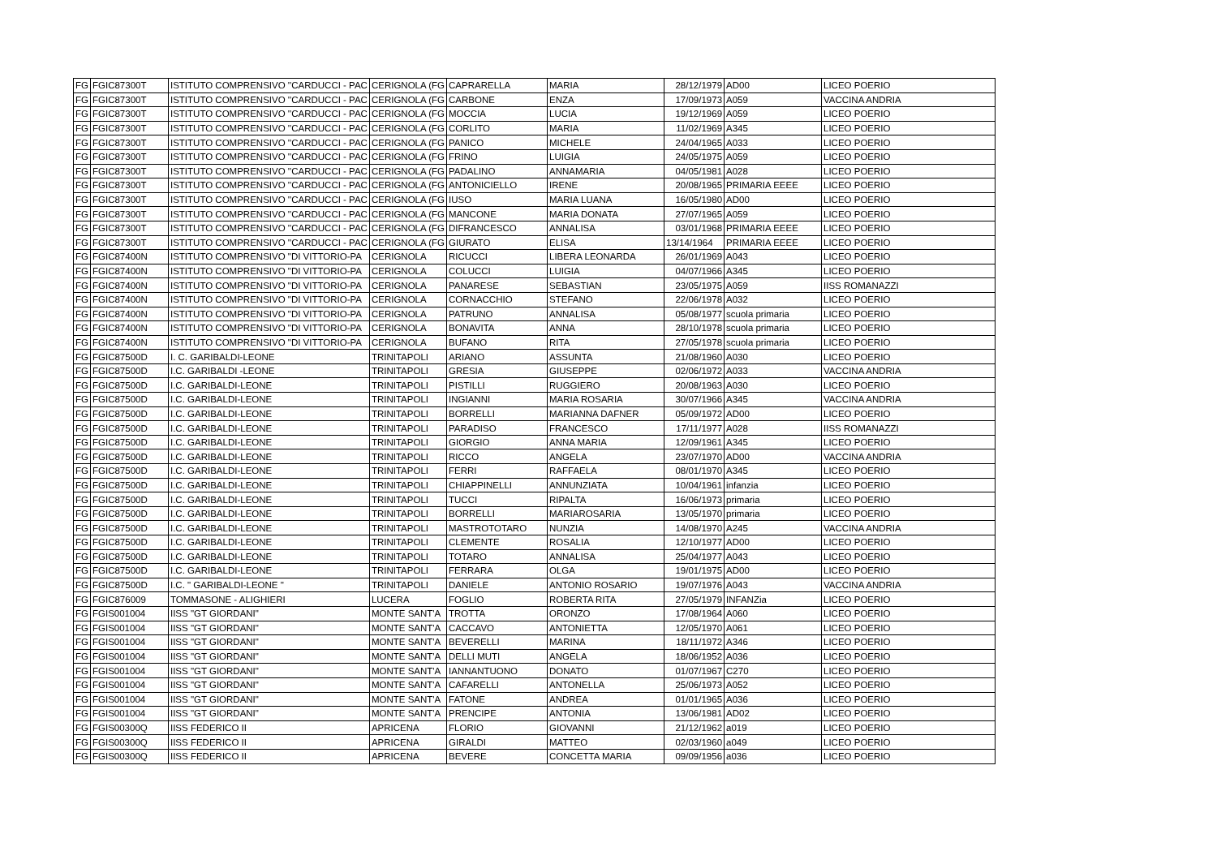| FG | FGIC87300T | ISTITUTO COMPRENSIVO ''CARDUCCI - PAC | CERIGNOLA (FG | CAPRARELLA | MARIA | 28/12/1979 | AD00 | LICEO POERIO |
| FG | FGIC87300T | ISTITUTO COMPRENSIVO ''CARDUCCI - PAC | CERIGNOLA (FG | CARBONE | ENZA | 17/09/1973 | A059 | VACCINA ANDRIA |
| FG | FGIC87300T | ISTITUTO COMPRENSIVO ''CARDUCCI - PAC | CERIGNOLA (FG | MOCCIA | LUCIA | 19/12/1969 | A059 | LICEO POERIO |
| FG | FGIC87300T | ISTITUTO COMPRENSIVO ''CARDUCCI - PAC | CERIGNOLA (FG | CORLITO | MARIA | 11/02/1969 | A345 | LICEO POERIO |
| FG | FGIC87300T | ISTITUTO COMPRENSIVO ''CARDUCCI - PAC | CERIGNOLA (FG | PANICO | MICHELE | 24/04/1965 | A033 | LICEO POERIO |
| FG | FGIC87300T | ISTITUTO COMPRENSIVO ''CARDUCCI - PAC | CERIGNOLA (FG | FRINO | LUIGIA | 24/05/1975 | A059 | LICEO POERIO |
| FG | FGIC87300T | ISTITUTO COMPRENSIVO ''CARDUCCI - PAC | CERIGNOLA (FG | PADALINO | ANNAMARIA | 04/05/1981 | A028 | LICEO POERIO |
| FG | FGIC87300T | ISTITUTO COMPRENSIVO ''CARDUCCI - PAC | CERIGNOLA (FG | ANTONICIELLO | IRENE | 20/08/1965 | PRIMARIA EEEE | LICEO POERIO |
| FG | FGIC87300T | ISTITUTO COMPRENSIVO ''CARDUCCI - PAC | CERIGNOLA (FG | IUSO | MARIA LUANA | 16/05/1980 | AD00 | LICEO POERIO |
| FG | FGIC87300T | ISTITUTO COMPRENSIVO ''CARDUCCI - PAC | CERIGNOLA (FG | MANCONE | MARIA DONATA | 27/07/1965 | A059 | LICEO POERIO |
| FG | FGIC87300T | ISTITUTO COMPRENSIVO ''CARDUCCI - PAC | CERIGNOLA (FG | DIFRANCESCO | ANNALISA | 03/01/1968 | PRIMARIA EEEE | LICEO POERIO |
| FG | FGIC87300T | ISTITUTO COMPRENSIVO ''CARDUCCI - PAC | CERIGNOLA (FG | GIURATO | ELISA | 13/14/1964 | PRIMARIA EEEE | LICEO POERIO |
| FG | FGIC87400N | ISTITUTO COMPRENSIVO "DI VITTORIO-PA | CERIGNOLA | RICUCCI | LIBERA LEONARDA | 26/01/1969 | A043 | LICEO POERIO |
| FG | FGIC87400N | ISTITUTO COMPRENSIVO "DI VITTORIO-PA | CERIGNOLA | COLUCCI | LUIGIA | 04/07/1966 | A345 | LICEO POERIO |
| FG | FGIC87400N | ISTITUTO COMPRENSIVO "DI VITTORIO-PA | CERIGNOLA | PANARESE | SEBASTIAN | 23/05/1975 | A059 | IISS ROMANAZZI |
| FG | FGIC87400N | ISTITUTO COMPRENSIVO "DI VITTORIO-PA | CERIGNOLA | CORNACCHIO | STEFANO | 22/06/1978 | A032 | LICEO POERIO |
| FG | FGIC87400N | ISTITUTO COMPRENSIVO "DI VITTORIO-PA | CERIGNOLA | PATRUNO | ANNALISA | 05/08/1977 | scuola primaria | LICEO POERIO |
| FG | FGIC87400N | ISTITUTO COMPRENSIVO "DI VITTORIO-PA | CERIGNOLA | BONAVITA | ANNA | 28/10/1978 | scuola primaria | LICEO POERIO |
| FG | FGIC87400N | ISTITUTO COMPRENSIVO "DI VITTORIO-PA | CERIGNOLA | BUFANO | RITA | 27/05/1978 | scuola primaria | LICEO POERIO |
| FG | FGIC87500D | I. C. GARIBALDI-LEONE | TRINITAPOLI | ARIANO | ASSUNTA | 21/08/1960 | A030 | LICEO POERIO |
| FG | FGIC87500D | I.C. GARIBALDI -LEONE | TRINITAPOLI | GRESIA | GIUSEPPE | 02/06/1972 | A033 | VACCINA ANDRIA |
| FG | FGIC87500D | I.C. GARIBALDI-LEONE | TRINITAPOLI | PISTILLI | RUGGIERO | 20/08/1963 | A030 | LICEO POERIO |
| FG | FGIC87500D | I.C. GARIBALDI-LEONE | TRINITAPOLI | INGIANNI | MARIA ROSARIA | 30/07/1966 | A345 | VACCINA ANDRIA |
| FG | FGIC87500D | I.C. GARIBALDI-LEONE | TRINITAPOLI | BORRELLI | MARIANNA DAFNER | 05/09/1972 | AD00 | LICEO POERIO |
| FG | FGIC87500D | I.C. GARIBALDI-LEONE | TRINITAPOLI | PARADISO | FRANCESCO | 17/11/1977 | A028 | IISS ROMANAZZI |
| FG | FGIC87500D | I.C. GARIBALDI-LEONE | TRINITAPOLI | GIORGIO | ANNA MARIA | 12/09/1961 | A345 | LICEO POERIO |
| FG | FGIC87500D | I.C. GARIBALDI-LEONE | TRINITAPOLI | RICCO | ANGELA | 23/07/1970 | AD00 | VACCINA ANDRIA |
| FG | FGIC87500D | I.C. GARIBALDI-LEONE | TRINITAPOLI | FERRI | RAFFAELA | 08/01/1970 | A345 | LICEO POERIO |
| FG | FGIC87500D | I.C. GARIBALDI-LEONE | TRINITAPOLI | CHIAPPINELLI | ANNUNZIATA | 10/04/1961 | infanzia | LICEO POERIO |
| FG | FGIC87500D | I.C. GARIBALDI-LEONE | TRINITAPOLI | TUCCI | RIPALTA | 16/06/1973 | primaria | LICEO POERIO |
| FG | FGIC87500D | I.C. GARIBALDI-LEONE | TRINITAPOLI | BORRELLI | MARIAROSARIA | 13/05/1970 | primaria | LICEO POERIO |
| FG | FGIC87500D | I.C. GARIBALDI-LEONE | TRINITAPOLI | MASTROTOTARO | NUNZIA | 14/08/1970 | A245 | VACCINA ANDRIA |
| FG | FGIC87500D | I.C. GARIBALDI-LEONE | TRINITAPOLI | CLEMENTE | ROSALIA | 12/10/1977 | AD00 | LICEO POERIO |
| FG | FGIC87500D | I.C. GARIBALDI-LEONE | TRINITAPOLI | TOTARO | ANNALISA | 25/04/1977 | A043 | LICEO POERIO |
| FG | FGIC87500D | I.C. GARIBALDI-LEONE | TRINITAPOLI | FERRARA | OLGA | 19/01/1975 | AD00 | LICEO POERIO |
| FG | FGIC87500D | I.C. " GARIBALDI-LEONE " | TRINITAPOLI | DANIELE | ANTONIO ROSARIO | 19/07/1976 | A043 | VACCINA ANDRIA |
| FG | FGIC876009 | TOMMASONE - ALIGHIERI | LUCERA | FOGLIO | ROBERTA RITA | 27/05/1979 | INFANZia | LICEO POERIO |
| FG | FGIS001004 | IISS "GT GIORDANI" | MONTE SANT'A | TROTTA | ORONZO | 17/08/1964 | A060 | LICEO POERIO |
| FG | FGIS001004 | IISS "GT GIORDANI" | MONTE SANT'A | CACCAVO | ANTONIETTA | 12/05/1970 | A061 | LICEO POERIO |
| FG | FGIS001004 | IISS "GT GIORDANI" | MONTE SANT'A | BEVERELLI | MARINA | 18/11/1972 | A346 | LICEO POERIO |
| FG | FGIS001004 | IISS "GT GIORDANI" | MONTE SANT'A | DELLI MUTI | ANGELA | 18/06/1952 | A036 | LICEO POERIO |
| FG | FGIS001004 | IISS "GT GIORDANI" | MONTE SANT'A | IANNANTUONO | DONATO | 01/07/1967 | C270 | LICEO POERIO |
| FG | FGIS001004 | IISS "GT GIORDANI" | MONTE SANT'A | CAFARELLI | ANTONELLA | 25/06/1973 | A052 | LICEO POERIO |
| FG | FGIS001004 | IISS "GT GIORDANI" | MONTE SANT'A | FATONE | ANDREA | 01/01/1965 | A036 | LICEO POERIO |
| FG | FGIS001004 | IISS "GT GIORDANI" | MONTE SANT'A | PRENCIPE | ANTONIA | 13/06/1981 | AD02 | LICEO POERIO |
| FG | FGIS00300Q | IISS FEDERICO II | APRICENA | FLORIO | GIOVANNI | 21/12/1962 | a019 | LICEO POERIO |
| FG | FGIS00300Q | IISS FEDERICO II | APRICENA | GIRALDI | MATTEO | 02/03/1960 | a049 | LICEO POERIO |
| FG | FGIS00300Q | IISS FEDERICO II | APRICENA | BEVERE | CONCETTA MARIA | 09/09/1956 | a036 | LICEO POERIO |